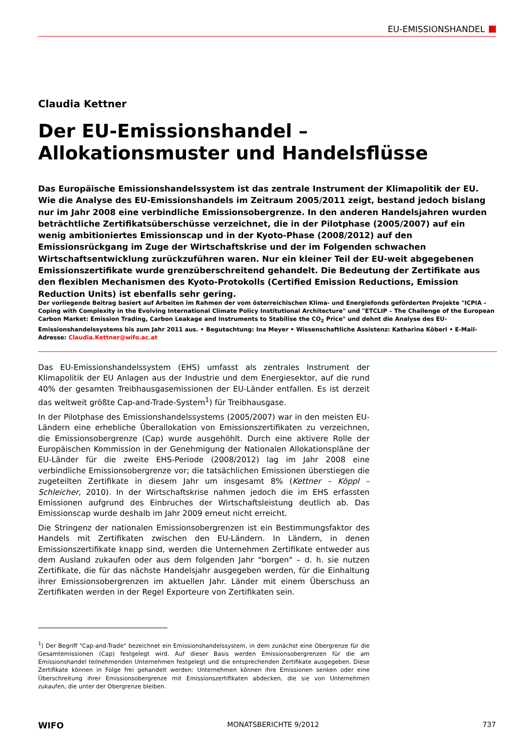EU-EMISSIONSHANDEL
Claudia Kettner
Der EU-Emissionshandel – Allokationsmuster und Handelsflüsse
Das Europäische Emissionshandelssystem ist das zentrale Instrument der Klimapolitik der EU. Wie die Analyse des EU-Emissionshandels im Zeitraum 2005/2011 zeigt, bestand jedoch bislang nur im Jahr 2008 eine verbindliche Emissionsobergrenze. In den anderen Handelsjahren wurden beträchtliche Zertifikatsüberschüsse verzeichnet, die in der Pilotphase (2005/2007) auf ein wenig ambitioniertes Emissionscap und in der Kyoto-Phase (2008/2012) auf den Emissionsrückgang im Zuge der Wirtschaftskrise und der im Folgenden schwachen Wirtschaftsentwicklung zurückzuführen waren. Nur ein kleiner Teil der EU-weit abgegebenen Emissionszertifikate wurde grenzüberschreitend gehandelt. Die Bedeutung der Zertifikate aus den flexiblen Mechanismen des Kyoto-Protokolls (Certified Emission Reductions, Emission Reduction Units) ist ebenfalls sehr gering.
Der vorliegende Beitrag basiert auf Arbeiten im Rahmen der vom österreichischen Klima- und Energiefonds geförderten Projekte "ICPIA – Coping with Complexity in the Evolving International Climate Policy Institutional Architecture" und "ETCLIP – The Challenge of the European Carbon Market: Emission Trading, Carbon Leakage and Instruments to Stabilise the CO<sub>2</sub> Price" und dehnt die Analyse des EU-Emissionshandelssystems bis zum Jahr 2011 aus. • Begutachtung: Ina Meyer • Wissenschaftliche Assistenz: Katharina Köberl • E-Mail-Adresse: Claudia.Kettner@wifo.ac.at
Das EU-Emissionshandelssystem (EHS) umfasst als zentrales Instrument der Klimapolitik der EU Anlagen aus der Industrie und dem Energiesektor, auf die rund 40% der gesamten Treibhausgasemissionen der EU-Länder entfallen. Es ist derzeit das weltweit größte Cap-and-Trade-System<sup>1</sup>) für Treibhausgase.
In der Pilotphase des Emissionshandelssystems (2005/2007) war in den meisten EU-Ländern eine erhebliche Überallokation von Emissionszertifikaten zu verzeichnen, die Emissionsobergrenze (Cap) wurde ausgehöhlt. Durch eine aktivere Rolle der Europäischen Kommission in der Genehmigung der Nationalen Allokationspläne der EU-Länder für die zweite EHS-Periode (2008/2012) lag im Jahr 2008 eine verbindliche Emissionsobergrenze vor; die tatsächlichen Emissionen überstiegen die zugeteilten Zertifikate in diesem Jahr um insgesamt 8% (Kettner – Köppl – Schleicher, 2010). In der Wirtschaftskrise nahmen jedoch die im EHS erfassten Emissionen aufgrund des Einbruches der Wirtschaftsleistung deutlich ab. Das Emissionscap wurde deshalb im Jahr 2009 erneut nicht erreicht.
Die Stringenz der nationalen Emissionsobergrenzen ist ein Bestimmungsfaktor des Handels mit Zertifikaten zwischen den EU-Ländern. In Ländern, in denen Emissionszertifikate knapp sind, werden die Unternehmen Zertifikate entweder aus dem Ausland zukaufen oder aus dem folgenden Jahr "borgen" – d. h. sie nutzen Zertifikate, die für das nächste Handelsjahr ausgegeben werden, für die Einhaltung ihrer Emissionsobergrenzen im aktuellen Jahr. Länder mit einem Überschuss an Zertifikaten werden in der Regel Exporteure von Zertifikaten sein.
<sup>1</sup>) Der Begriff "Cap-and-Trade" bezeichnet ein Emissionshandelssystem, in dem zunächst eine Obergrenze für die Gesamtemissionen (Cap) festgelegt wird. Auf dieser Basis werden Emissionsobergrenzen für die am Emissionshandel teilnehmenden Unternehmen festgelegt und die entsprechenden Zertifikate ausgegeben. Diese Zertifikate können in Folge frei gehandelt werden: Unternehmen können ihre Emissionen senken oder eine Überschreitung ihrer Emissionsobergrenze mit Emissionszertifikaten abdecken, die sie von Unternehmen zukaufen, die unter der Obergrenze bleiben.
WIFO MONATSBERICHTE 9/2012 737